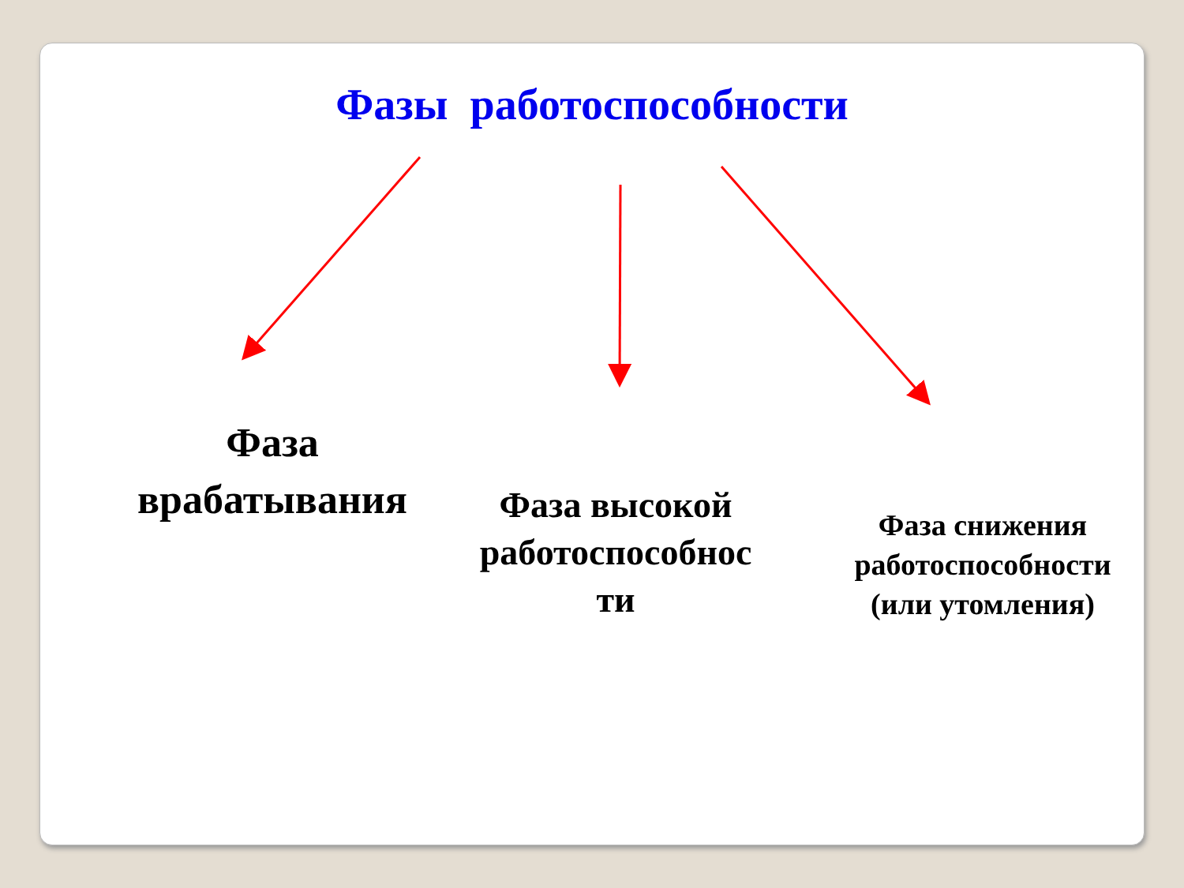Фазы работоспособности
Фаза врабатывания
Фаза высокой работоспособнос ти
Фаза снижения работоспособности (или утомления)